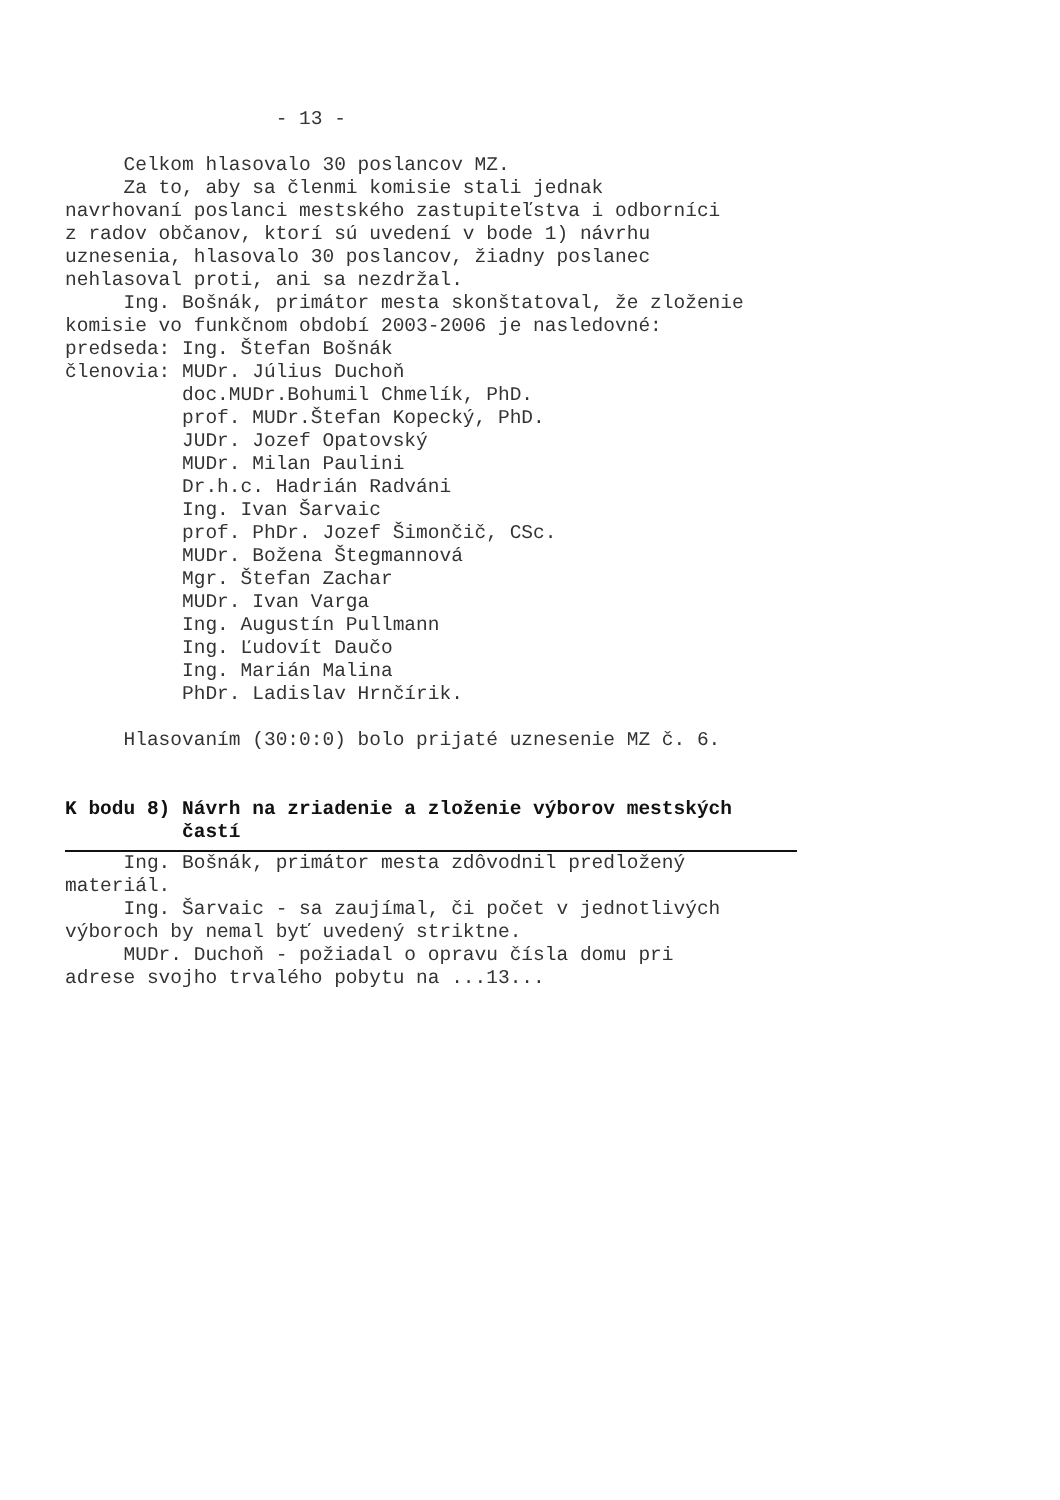- 13 -

     Celkom hlasovalo 30 poslancov MZ.
     Za to, aby sa členmi komisie stali jednak
navrhovaní poslanci mestského zastupiteľstva i odborníci
z radov občanov, ktorí sú uvedení v bode 1) návrhu
uznesenia, hlasovalo 30 poslancov, žiadny poslanec
nehlasoval proti, ani sa nezdržal.
     Ing. Bošnák, primátor mesta skonštatoval, že zloženie
komisie vo funkčnom období 2003-2006 je nasledovné:
predseda: Ing. Štefan Bošnák
členovia: MUDr. Július Duchoň
          doc.MUDr.Bohumil Chmelík, PhD.
          prof. MUDr.Štefan Kopecký, PhD.
          JUDr. Jozef Opatovský
          MUDr. Milan Paulini
          Dr.h.c. Hadrián Radváni
          Ing. Ivan Šarvaic
          prof. PhDr. Jozef Šimončič, CSc.
          MUDr. Božena Štegmannová
          Mgr. Štefan Zachar
          MUDr. Ivan Varga
          Ing. Augustín Pullmann
          Ing. Ľudovít Daučo
          Ing. Marián Malina
          PhDr. Ladislav Hrnčírik.

     Hlasovaním (30:0:0) bolo prijaté uznesenie MZ č. 6.
K bodu 8) Návrh na zriadenie a zloženie výborov mestských
          častí
     Ing. Bošnák, primátor mesta zdôvodnil predložený
materiál.
     Ing. Šarvaic - sa zaujímal, či počet v jednotlivých
výboroch by nemal byť uvedený striktne.
     MUDr. Duchoň - požiadal o opravu čísla domu pri
adrese svojho trvalého pobytu na ...13...